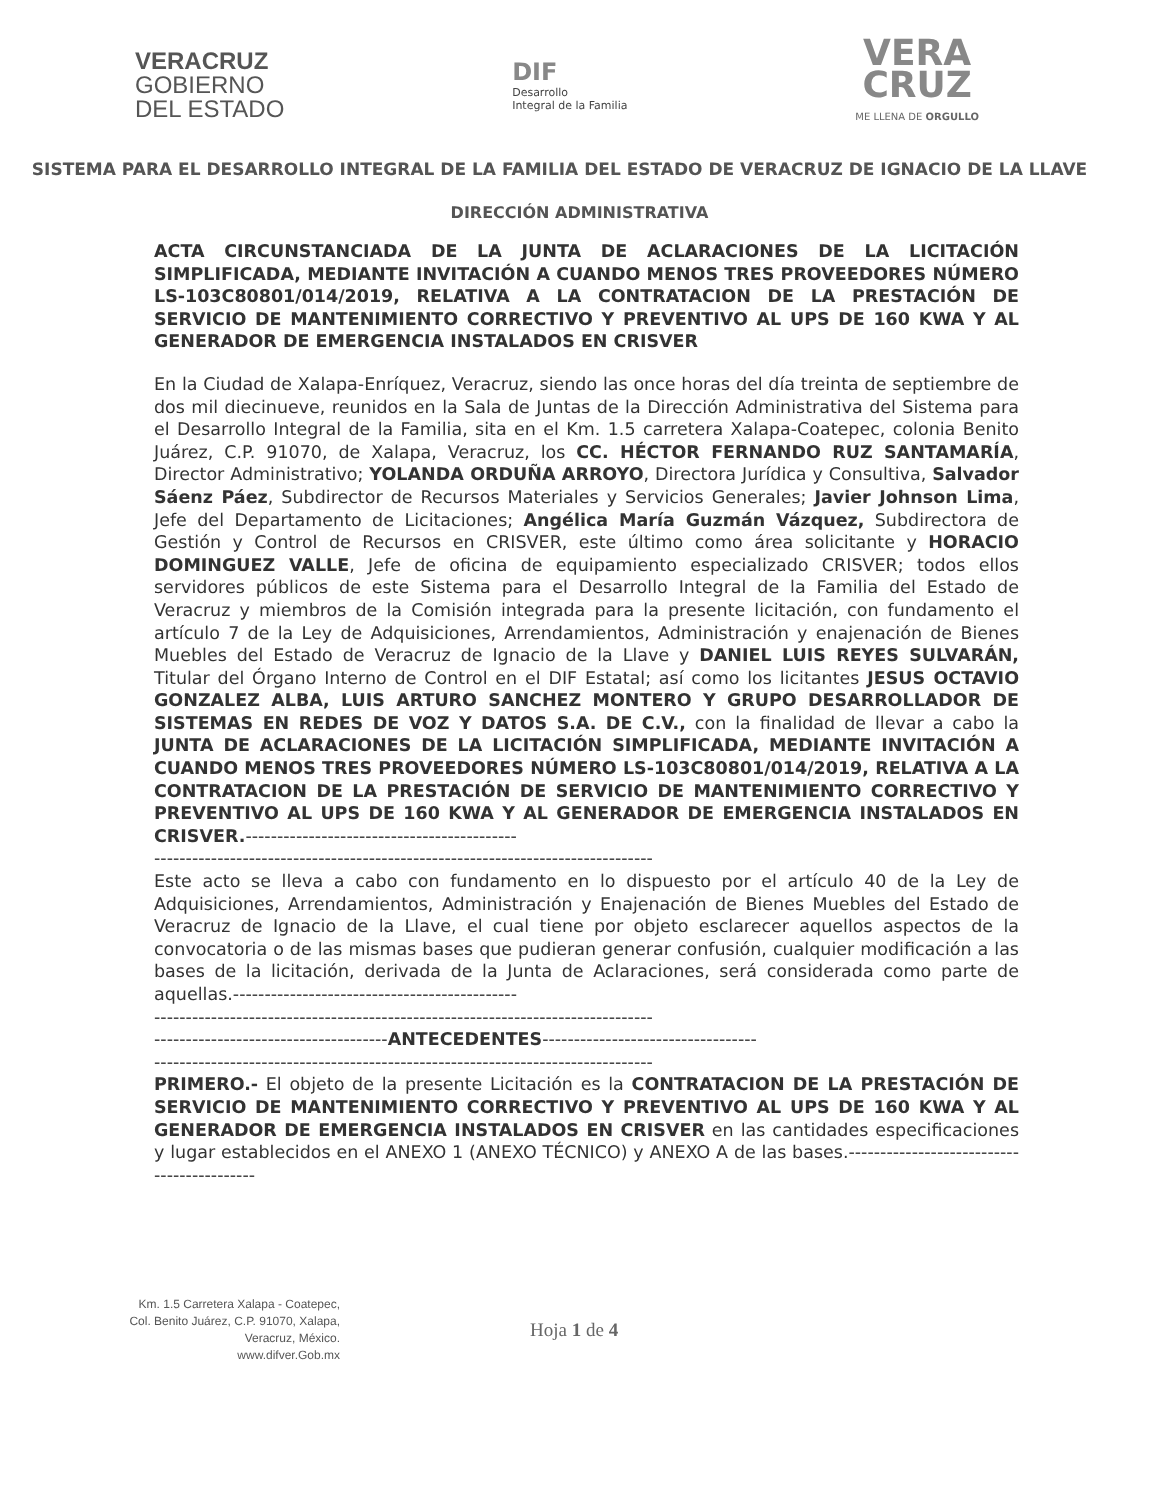VERACRUZ
GOBIERNO
DEL ESTADO
DIF
Desarrollo
Integral de la Familia
VERA
CRUZ
ME LLENA DE ORGULLO
SISTEMA PARA EL DESARROLLO INTEGRAL DE LA FAMILIA DEL ESTADO DE VERACRUZ DE IGNACIO DE LA LLAVE
DIRECCIÓN ADMINISTRATIVA
ACTA CIRCUNSTANCIADA DE LA JUNTA DE ACLARACIONES DE LA LICITACIÓN SIMPLIFICADA, MEDIANTE INVITACIÓN A CUANDO MENOS TRES PROVEEDORES NÚMERO LS-103C80801/014/2019, RELATIVA A LA CONTRATACION DE LA PRESTACIÓN DE SERVICIO DE MANTENIMIENTO CORRECTIVO Y PREVENTIVO AL UPS DE 160 KWA Y AL GENERADOR DE EMERGENCIA INSTALADOS EN CRISVER
En la Ciudad de Xalapa-Enríquez, Veracruz, siendo las once horas del día treinta de septiembre de dos mil diecinueve, reunidos en la Sala de Juntas de la Dirección Administrativa del Sistema para el Desarrollo Integral de la Familia, sita en el Km. 1.5 carretera Xalapa-Coatepec, colonia Benito Juárez, C.P. 91070, de Xalapa, Veracruz, los CC. HÉCTOR FERNANDO RUZ SANTAMARÍA, Director Administrativo; YOLANDA ORDUÑA ARROYO, Directora Jurídica y Consultiva, Salvador Sáenz Páez, Subdirector de Recursos Materiales y Servicios Generales; Javier Johnson Lima, Jefe del Departamento de Licitaciones; Angélica María Guzmán Vázquez, Subdirectora de Gestión y Control de Recursos en CRISVER, este último como área solicitante y HORACIO DOMINGUEZ VALLE, Jefe de oficina de equipamiento especializado CRISVER; todos ellos servidores públicos de este Sistema para el Desarrollo Integral de la Familia del Estado de Veracruz y miembros de la Comisión integrada para la presente licitación, con fundamento el artículo 7 de la Ley de Adquisiciones, Arrendamientos, Administración y enajenación de Bienes Muebles del Estado de Veracruz de Ignacio de la Llave y DANIEL LUIS REYES SULVARÁN, Titular del Órgano Interno de Control en el DIF Estatal; así como los licitantes JESUS OCTAVIO GONZALEZ ALBA, LUIS ARTURO SANCHEZ MONTERO Y GRUPO DESARROLLADOR DE SISTEMAS EN REDES DE VOZ Y DATOS S.A. DE C.V., con la finalidad de llevar a cabo la JUNTA DE ACLARACIONES DE LA LICITACIÓN SIMPLIFICADA, MEDIANTE INVITACIÓN A CUANDO MENOS TRES PROVEEDORES NÚMERO LS-103C80801/014/2019, RELATIVA A LA CONTRATACION DE LA PRESTACIÓN DE SERVICIO DE MANTENIMIENTO CORRECTIVO Y PREVENTIVO AL UPS DE 160 KWA Y AL GENERADOR DE EMERGENCIA INSTALADOS EN CRISVER.-------------------------------------------
-------------------------------------------------------------------------------
Este acto se lleva a cabo con fundamento en lo dispuesto por el artículo 40 de la Ley de Adquisiciones, Arrendamientos, Administración y Enajenación de Bienes Muebles del Estado de Veracruz de Ignacio de la Llave, el cual tiene por objeto esclarecer aquellos aspectos de la convocatoria o de las mismas bases que pudieran generar confusión, cualquier modificación a las bases de la licitación, derivada de la Junta de Aclaraciones, será considerada como parte de aquellas.---------------------------------------------
-------------------------------------------------------------------------------
-------------------------------------ANTECEDENTES----------------------------------
-------------------------------------------------------------------------------
PRIMERO.- El objeto de la presente Licitación es la CONTRATACION DE LA PRESTACIÓN DE SERVICIO DE MANTENIMIENTO CORRECTIVO Y PREVENTIVO AL UPS DE 160 KWA Y AL GENERADOR DE EMERGENCIA INSTALADOS EN CRISVER en las cantidades especificaciones y lugar establecidos en el ANEXO 1 (ANEXO TÉCNICO) y ANEXO A de las bases.-------------------------------------------
Km. 1.5 Carretera Xalapa - Coatepec, Col. Benito Juárez, C.P. 91070, Xalapa, Veracruz, México.
www.difver.Gob.mx
Hoja 1 de 4